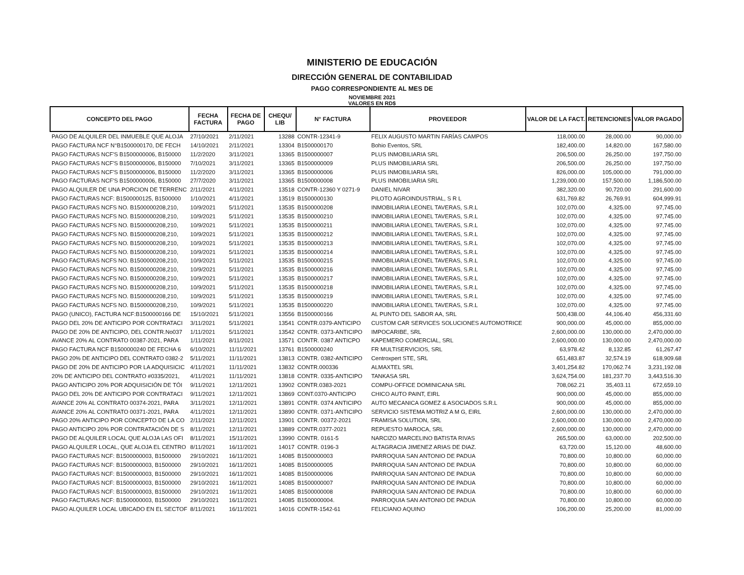MINISTERIO DE EDUCACIÓN
DIRECCIÓN GENERAL DE CONTABILIDAD
PAGO CORRESPONDIENTE AL MES DE
NOVIEMBRE 2021
VALORES EN RD$
| CONCEPTO DEL PAGO | FECHA FACTURA | FECHA DE PAGO | CHEQU/ LIB | N° FACTURA | PROVEEDOR | VALOR DE LA FACT. | RETENCIONES | VALOR PAGADO |
| --- | --- | --- | --- | --- | --- | --- | --- | --- |
| PAGO DE ALQUILER DEL INMUEBLE QUE ALOJA | 27/10/2021 | 2/11/2021 | 13288 | CONTR-12341-9 | FELIX AUGUSTO MARTIN FARÍAS CAMPOS | 118,000.00 | 28,000.00 | 90,000.00 |
| PAGO FACTURA NCF N°B1500000170, DE FECH | 14/10/2021 | 2/11/2021 | 13304 | B1500000170 | Bohio Eventos, SRL | 182,400.00 | 14,820.00 | 167,580.00 |
| PAGO FACTURAS NCF'S B1500000006, B150000 | 11/2/2020 | 3/11/2021 | 13365 | B1500000007 | PLUS INMOBILIARIA SRL | 206,500.00 | 26,250.00 | 197,750.00 |
| PAGO FACTURAS NCF'S B1500000006, B150000 | 7/10/2021 | 3/11/2021 | 13365 | B1500000009 | PLUS INMOBILIARIA SRL | 206,500.00 | 26,250.00 | 197,750.00 |
| PAGO FACTURAS NCF'S B1500000006, B150000 | 11/2/2020 | 3/11/2021 | 13365 | B1500000006 | PLUS INMOBILIARIA SRL | 826,000.00 | 105,000.00 | 791,000.00 |
| PAGO FACTURAS NCF'S B1500000006, B150000 | 27/7/2020 | 3/11/2021 | 13365 | B1500000008 | PLUS INMOBILIARIA SRL | 1,239,000.00 | 157,500.00 | 1,186,500.00 |
| PAGO ALQUILER DE UNA PORCION DE TERRENC | 2/11/2021 | 4/11/2021 | 13518 | CONTR-12360 Y 0271-9 | DANIEL NIVAR | 382,320.00 | 90,720.00 | 291,600.00 |
| PAGO FACTURAS NCF: B1500000125, B1500000 | 1/10/2021 | 4/11/2021 | 13519 | B1500000130 | PILOTO AGROINDUSTRIAL, S R L | 631,769.82 | 26,769.91 | 604,999.91 |
| PAGO FACTURAS NCFS NO. B1500000208,210, | 10/9/2021 | 5/11/2021 | 13535 | B1500000208 | INMOBILIARIA LEONEL TAVERAS, S.R.L | 102,070.00 | 4,325.00 | 97,745.00 |
| PAGO FACTURAS NCFS NO. B1500000208,210, | 10/9/2021 | 5/11/2021 | 13535 | B1500000210 | INMOBILIARIA LEONEL TAVERAS, S.R.L | 102,070.00 | 4,325.00 | 97,745.00 |
| PAGO FACTURAS NCFS NO. B1500000208,210, | 10/9/2021 | 5/11/2021 | 13535 | B1500000211 | INMOBILIARIA LEONEL TAVERAS, S.R.L | 102,070.00 | 4,325.00 | 97,745.00 |
| PAGO FACTURAS NCFS NO. B1500000208,210, | 10/9/2021 | 5/11/2021 | 13535 | B1500000212 | INMOBILIARIA LEONEL TAVERAS, S.R.L | 102,070.00 | 4,325.00 | 97,745.00 |
| PAGO FACTURAS NCFS NO. B1500000208,210, | 10/9/2021 | 5/11/2021 | 13535 | B1500000213 | INMOBILIARIA LEONEL TAVERAS, S.R.L | 102,070.00 | 4,325.00 | 97,745.00 |
| PAGO FACTURAS NCFS NO. B1500000208,210, | 10/9/2021 | 5/11/2021 | 13535 | B1500000214 | INMOBILIARIA LEONEL TAVERAS, S.R.L | 102,070.00 | 4,325.00 | 97,745.00 |
| PAGO FACTURAS NCFS NO. B1500000208,210, | 10/9/2021 | 5/11/2021 | 13535 | B1500000215 | INMOBILIARIA LEONEL TAVERAS, S.R.L | 102,070.00 | 4,325.00 | 97,745.00 |
| PAGO FACTURAS NCFS NO. B1500000208,210, | 10/9/2021 | 5/11/2021 | 13535 | B1500000216 | INMOBILIARIA LEONEL TAVERAS, S.R.L | 102,070.00 | 4,325.00 | 97,745.00 |
| PAGO FACTURAS NCFS NO. B1500000208,210, | 10/9/2021 | 5/11/2021 | 13535 | B1500000217 | INMOBILIARIA LEONEL TAVERAS, S.R.L | 102,070.00 | 4,325.00 | 97,745.00 |
| PAGO FACTURAS NCFS NO. B1500000208,210, | 10/9/2021 | 5/11/2021 | 13535 | B1500000218 | INMOBILIARIA LEONEL TAVERAS, S.R.L | 102,070.00 | 4,325.00 | 97,745.00 |
| PAGO FACTURAS NCFS NO. B1500000208,210, | 10/9/2021 | 5/11/2021 | 13535 | B1500000219 | INMOBILIARIA LEONEL TAVERAS, S.R.L | 102,070.00 | 4,325.00 | 97,745.00 |
| PAGO FACTURAS NCFS NO. B1500000208,210, | 10/9/2021 | 5/11/2021 | 13535 | B1500000220 | INMOBILIARIA LEONEL TAVERAS, S.R.L | 102,070.00 | 4,325.00 | 97,745.00 |
| PAGO (UNICO), FACTURA NCF:B1500000166 DE | 15/10/2021 | 5/11/2021 | 13556 | B1500000166 | AL PUNTO DEL SABOR AA, SRL | 500,438.00 | 44,106.40 | 456,331.60 |
| PAGO DEL 20% DE ANTICIPO POR CONTRATACI | 3/11/2021 | 5/11/2021 | 13541 | CONTR.0379-ANTICIPO | CUSTOM CAR SERVICES SOLUCIONES AUTOMOTRICE | 900,000.00 | 45,000.00 | 855,000.00 |
| PAGO DE 20% DE ANTICIPO, DEL CONTR.No037 | 1/11/2021 | 5/11/2021 | 13542 | CONTR. 0373-ANTICIPO | IMPOCARIBE, SRL | 2,600,000.00 | 130,000.00 | 2,470,000.00 |
| AVANCE 20% AL CONTRATO 00387-2021, PARA | 1/11/2021 | 8/11/2021 | 13571 | CONTR. 0387 ANTICPO | KAPEMERO COMERCIAL, SRL | 2,600,000.00 | 130,000.00 | 2,470,000.00 |
| PAGO FACTURA NCF B1500000240 DE FECHA 6 | 6/10/2021 | 11/11/2021 | 13761 | B1500000240 | FR MULTISERVICIOS, SRL | 63,978.42 | 8,132.85 | 61,267.47 |
| PAGO 20% DE ANTICIPO DEL CONTRATO 0382-2 | 5/11/2021 | 11/11/2021 | 13813 | CONTR. 0382-ANTICIPO | Centroxpert STE, SRL | 651,483.87 | 32,574.19 | 618,909.68 |
| PAGO DE 20% DE ANTICIPO POR LA ADQUISICIC | 4/11/2021 | 11/11/2021 | 13832 | CONTR.000336 | ALMAXTEL SRL | 3,401,254.82 | 170,062.74 | 3,231,192.08 |
| 20% DE ANTICIPO DEL CONTRATO #0335/2021, | 4/11/2021 | 11/11/2021 | 13818 | CONTR. 0335-ANTICIPO | TANKASA SRL | 3,624,754.00 | 181,237.70 | 3,443,516.30 |
| PAGO ANTICIPO 20% POR ADQUISICIÓN DE TÓI | 9/11/2021 | 12/11/2021 | 13902 | CONTR.0383-2021 | COMPU-OFFICE DOMINICANA SRL | 708,062.21 | 35,403.11 | 672,659.10 |
| PAGO DEL 20% DE ANTICIPO POR CONTRATACI | 9/11/2021 | 12/11/2021 | 13869 | CONT.0370-ANTICIPO | CHICO AUTO PAINT, EIRL | 900,000.00 | 45,000.00 | 855,000.00 |
| AVANCE 20% AL CONTRATO 00374-2021, PARA | 3/11/2021 | 12/11/2021 | 13891 | CONTR. 0374 ANTICIPO | AUTO MECANICA GOMEZ & ASOCIADOS S.R.L | 900,000.00 | 45,000.00 | 855,000.00 |
| AVANCE 20% AL CONTRATO 00371-2021, PARA | 4/11/2021 | 12/11/2021 | 13890 | CONTR. 0371-ANTICIPO | SERVICIO SISTEMA MOTRIZ A M G, EIRL | 2,600,000.00 | 130,000.00 | 2,470,000.00 |
| PAGO 20% ANTICIPO POR CONCEPTO DE LA CO | 2/11/2021 | 12/11/2021 | 13901 | CONTR. 00372-2021 | FRAMISA SOLUTION, SRL | 2,600,000.00 | 130,000.00 | 2,470,000.00 |
| PAGO ANTICIPO 20% POR CONTRATACIÓN DE S | 8/11/2021 | 12/11/2021 | 13889 | CONTR.0377-2021 | REPUESTO MAROCA, SRL | 2,600,000.00 | 130,000.00 | 2,470,000.00 |
| PAGO DE ALQUILER LOCAL QUE ALOJA LAS OFI | 8/11/2021 | 15/11/2021 | 13990 | CONTR. 0161-5 | NARCIZO MARCELINO BATISTA RIVAS | 265,500.00 | 63,000.00 | 202,500.00 |
| PAGO ALQUILER LOCAL, QUE ALOJA EL CENTRO | 8/11/2021 | 16/11/2021 | 14017 | CONTR. 0196-3 | ALTAGRACIA JIMENEZ ARIAS DE DIAZ. | 63,720.00 | 15,120.00 | 48,600.00 |
| PAGO FACTURAS NCF: B1500000003, B1500000 | 29/10/2021 | 16/11/2021 | 14085 | B1500000003 | PARROQUIA SAN ANTONIO DE PADUA | 70,800.00 | 10,800.00 | 60,000.00 |
| PAGO FACTURAS NCF: B1500000003, B1500000 | 29/10/2021 | 16/11/2021 | 14085 | B1500000005 | PARROQUIA SAN ANTONIO DE PADUA | 70,800.00 | 10,800.00 | 60,000.00 |
| PAGO FACTURAS NCF: B1500000003, B1500000 | 29/10/2021 | 16/11/2021 | 14085 | B1500000006 | PARROQUIA SAN ANTONIO DE PADUA | 70,800.00 | 10,800.00 | 60,000.00 |
| PAGO FACTURAS NCF: B1500000003, B1500000 | 29/10/2021 | 16/11/2021 | 14085 | B1500000007 | PARROQUIA SAN ANTONIO DE PADUA | 70,800.00 | 10,800.00 | 60,000.00 |
| PAGO FACTURAS NCF: B1500000003, B1500000 | 29/10/2021 | 16/11/2021 | 14085 | B1500000008 | PARROQUIA SAN ANTONIO DE PADUA | 70,800.00 | 10,800.00 | 60,000.00 |
| PAGO FACTURAS NCF: B1500000003, B1500000 | 29/10/2021 | 16/11/2021 | 14085 | B1500000004. | PARROQUIA SAN ANTONIO DE PADUA | 70,800.00 | 10,800.00 | 60,000.00 |
| PAGO ALQUILER LOCAL UBICADO EN EL SECTOF | 8/11/2021 | 16/11/2021 | 14016 | CONTR-1542-61 | FELICIANO AQUINO | 106,200.00 | 25,200.00 | 81,000.00 |